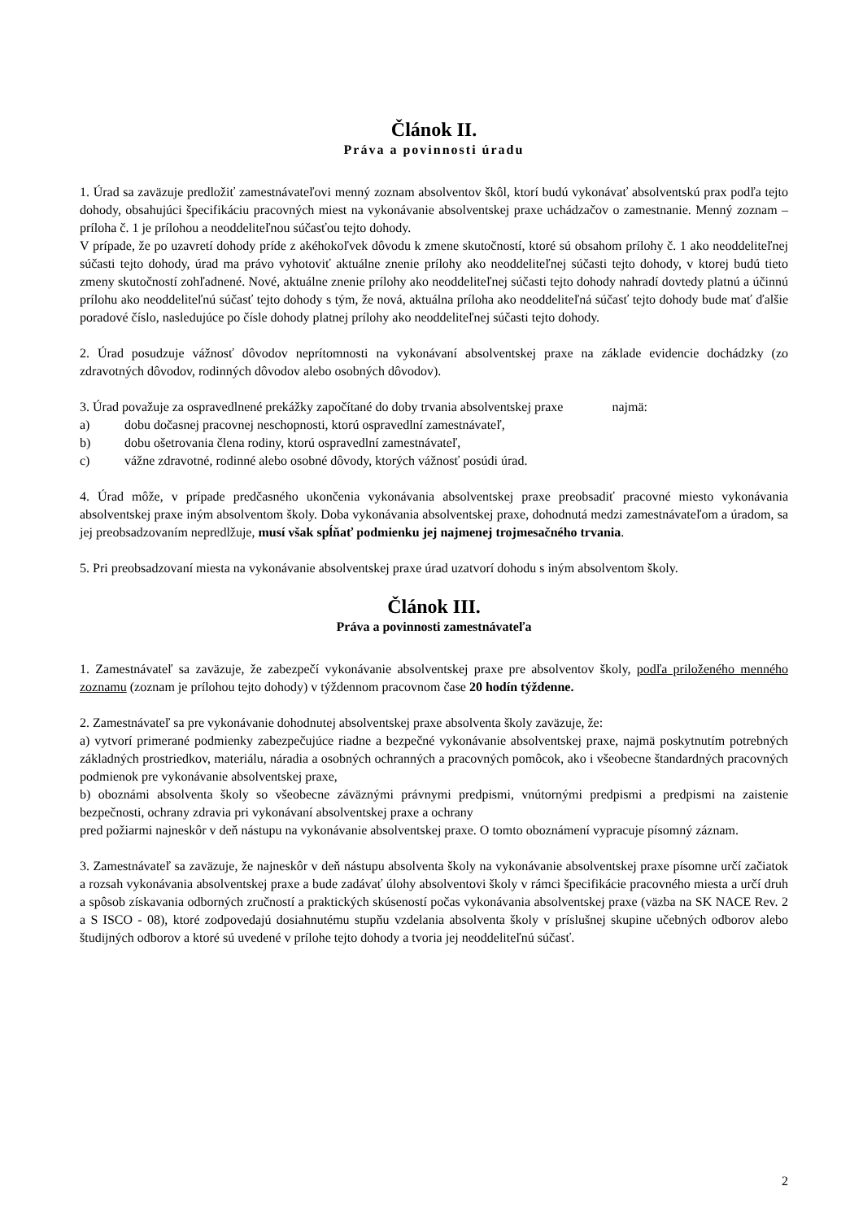Článok II.
Práva a povinnosti úradu
1. Úrad sa zaväzuje predložiť zamestnávateľovi menný zoznam absolventov škôl, ktorí budú vykonávať absolventskú prax podľa tejto dohody, obsahujúci špecifikáciu pracovných miest na vykonávanie absolventskej praxe uchádzačov o zamestnanie. Menný zoznam – príloha č. 1 je prílohou a neoddeliteľnou súčasťou tejto dohody.
V prípade, že po uzavretí dohody príde z akéhokoľvek dôvodu k zmene skutočností, ktoré sú obsahom prílohy č. 1 ako neoddeliteľnej súčasti tejto dohody, úrad ma právo vyhotoviť aktuálne znenie prílohy ako neoddeliteľnej súčasti tejto dohody, v ktorej budú tieto zmeny skutočností zohľadnené. Nové, aktuálne znenie prílohy ako neoddeliteľnej súčasti tejto dohody nahradí dovtedy platnú a účinnú prílohu ako neoddeliteľnú súčasť tejto dohody s tým, že nová, aktuálna príloha ako neoddeliteľná súčasť tejto dohody bude mať ďalšie poradové číslo, nasledujúce po čísle dohody platnej prílohy ako neoddeliteľnej súčasti tejto dohody.
2. Úrad posudzuje vážnosť dôvodov neprítomnosti na vykonávaní absolventskej praxe na základe evidencie dochádzky (zo zdravotných dôvodov, rodinných dôvodov alebo osobných dôvodov).
3. Úrad považuje za ospravedlnené prekážky započítané do doby trvania absolventskej praxe najmä:
a) dobu dočasnej pracovnej neschopnosti, ktorú ospravedlní zamestnávateľ,
b) dobu ošetrovania člena rodiny, ktorú ospravedlní zamestnávateľ,
c) vážne zdravotné, rodinné alebo osobné dôvody, ktorých vážnosť posúdi úrad.
4. Úrad môže, v prípade predčasného ukončenia vykonávania absolventskej praxe preobsadiť pracovné miesto vykonávania absolventskej praxe iným absolventom školy. Doba vykonávania absolventskej praxe, dohodnutá medzi zamestnávateľom a úradom, sa jej preobsadzovaním nepredlžuje, musí však spĺňať podmienku jej najmenej trojmesačného trvania.
5. Pri preobsadzovaní miesta na vykonávanie absolventskej praxe úrad uzatvorí dohodu s iným absolventom školy.
Článok III.
Práva a povinnosti zamestnávateľa
1. Zamestnávateľ sa zaväzuje, že zabezpečí vykonávanie absolventskej praxe pre absolventov školy, podľa priloženého menného zoznamu (zoznam je prílohou tejto dohody) v týždennom pracovnom čase 20 hodín týždenne.
2. Zamestnávateľ sa pre vykonávanie dohodnutej absolventskej praxe absolventa školy zaväzuje, že:
a) vytvorí primerané podmienky zabezpečujúce riadne a bezpečné vykonávanie absolventskej praxe, najmä poskytnutím potrebných základných prostriedkov, materiálu, náradia a osobných ochranných a pracovných pomôcok, ako i všeobecne štandardných pracovných podmienok pre vykonávanie absolventskej praxe,
b) oboznámi absolventa školy so všeobecne záväznými právnymi predpismi, vnútornými predpismi a predpismi na zaistenie bezpečnosti, ochrany zdravia pri vykonávaní absolventskej praxe a ochrany
pred požiarmi najneskôr v deň nástupu na vykonávanie absolventskej praxe. O tomto oboznámení vypracuje písomný záznam.
3. Zamestnávateľ sa zaväzuje, že najneskôr v deň nástupu absolventa školy na vykonávanie absolventskej praxe písomne určí začiatok a rozsah vykonávania absolventskej praxe a bude zadávať úlohy absolventovi školy v rámci špecifikácie pracovného miesta a určí druh a spôsob získavania odborných zručností a praktických skúseností počas vykonávania absolventskej praxe (väzba na SK NACE Rev. 2 a S ISCO - 08), ktoré zodpovedajú dosiahnutému stupňu vzdelania absolventa školy v príslušnej skupine učebných odborov alebo študijných odborov a ktoré sú uvedené v prílohe tejto dohody a tvoria jej neoddeliteľnú súčasť.
2